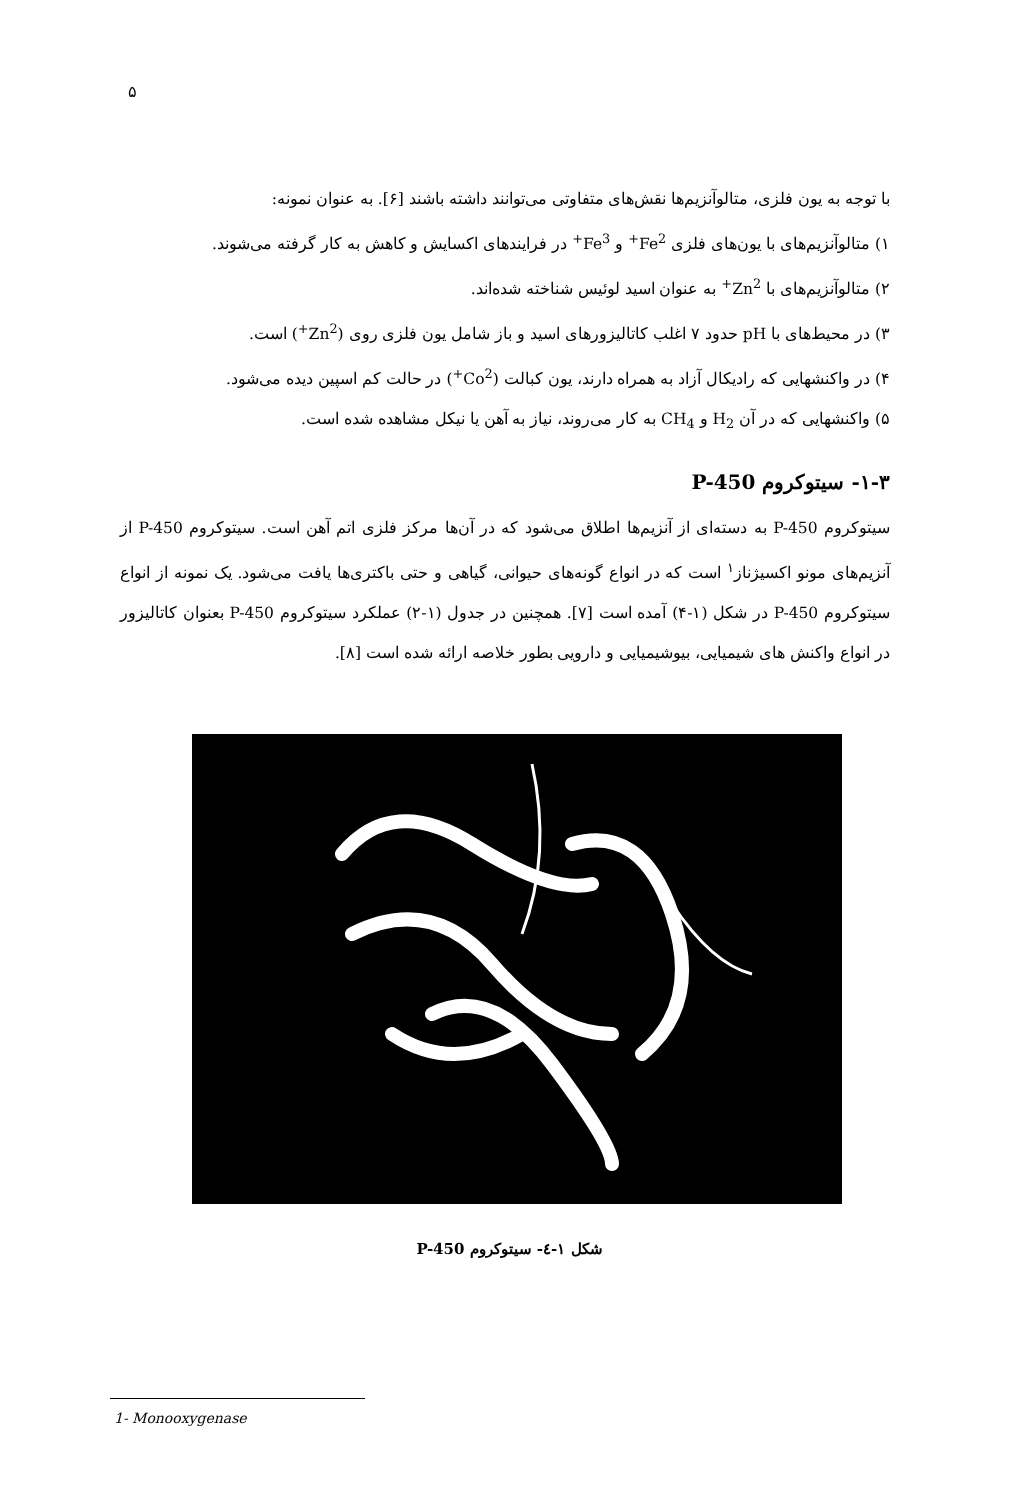۵
با توجه به یون فلزی، متالوآنزیم‌ها نقش‌های متفاوتی می‌توانند داشته باشند [۶]. به عنوان نمونه:
۱) متالوآنزیم‌های با یون‌های فلزی Fe<sup>2+</sup> و Fe<sup>3+</sup> در فرایندهای اکسایش و کاهش به کار گرفته می‌شوند.
۲) متالوآنزیم‌های با Zn<sup>2+</sup> به عنوان اسید لوئیس شناخته شده‌اند.
۳) در محیط‌های با pH حدود ۷ اغلب کاتالیزورهای اسید و باز شامل یون فلزی روی (Zn<sup>2+</sup>) است.
۴) در واکنشهایی که رادیکال آزاد به همراه دارند، یون کبالت (Co<sup>2+</sup>) در حالت کم اسپین دیده می‌شود.
۵) واکنشهایی که در آن H<sub>2</sub> و CH<sub>4</sub> به کار می‌روند، نیاز به آهن یا نیکل مشاهده شده است.
۱-۳- سیتوکروم P-450
سیتوکروم P-450 به دسته‌ای از آنزیم‌ها اطلاق می‌شود که در آن‌ها مرکز فلزی اتم آهن است. سیتوکروم P-450 از آنزیم‌های مونو اکسیژناز<sup>۱</sup> است که در انواع گونه‌های حیوانی، گیاهی و حتی باکتری‌ها یافت می‌شود. یک نمونه از انواع سیتوکروم P-450 در شکل (۱-۴) آمده است [۷]. همچنین در جدول (۱-۲) عملکرد سیتوکروم P-450 بعنوان کاتالیزور در انواع واکنش های شیمیایی، بیوشیمیایی و دارویی بطور خلاصه ارائه شده است [۸].
شکل ۱-٤- سیتوکروم P-450
1- Monooxygenase